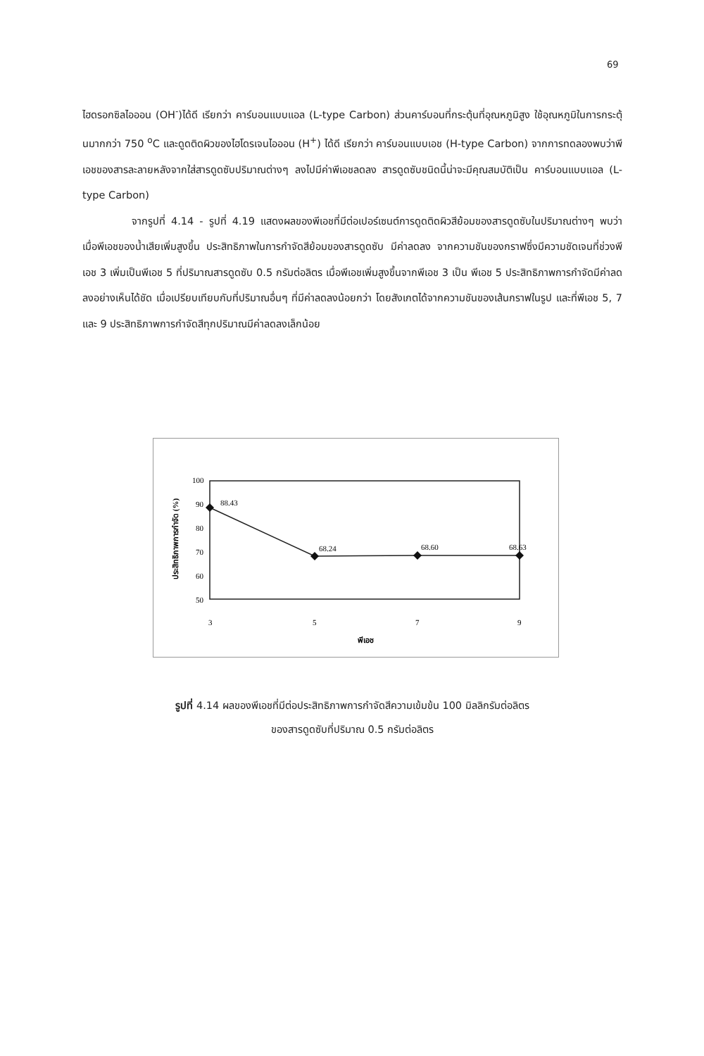69
ไฮดรอกซิลไอออน (OH<sup>-</sup>)ได้ดี เรียกว่า คาร์บอนแบบแอล (L-type Carbon) ส่วนคาร์บอนที่กระตุ้นที่อุณหภูมิสูง ใช้อุณหภูมิในการกระตุ้นมากกว่า 750 <sup>o</sup>C และดูดติดผิวของไฮโดรเจนไอออน (H<sup>+</sup>) ได้ดี เรียกว่า คาร์บอนแบบเอช (H-type Carbon) จากการทดลองพบว่าพีเอชของสารละลายหลังจากใส่สารดูดซับปริมาณต่างๆ ลงไปมีค่าพีเอชลดลง สารดูดซับชนิดนี้น่าจะมีคุณสมบัติเป็น คาร์บอนแบบแอล (L-type Carbon)
จากรูปที่ 4.14 - รูปที่ 4.19 แสดงผลของพีเอชที่มีต่อเปอร์เซนต์การดูดติดผิวสีย้อมของสารดูดซับในปริมาณต่างๆ พบว่าเมื่อพีเอชของน้ำเสียเพิ่มสูงขึ้น ประสิทธิภาพในการกำจัดสีย้อมของสารดูดซับ มีค่าลดลง จากความชันของกราฟซึ่งมีความชัดเจนที่ช่วงพีเอช 3 เพิ่มเป็นพีเอช 5 ที่ปริมาณสารดูดซับ 0.5 กรัมต่อลิตร เมื่อพีเอชเพิ่มสูงขึ้นจากพีเอช 3 เป็น พีเอช 5 ประสิทธิภาพการกำจัดมีค่าลดลงอย่างเห็นได้ชัด เมื่อเปรียบเทียบกับที่ปริมาณอื่นๆ ที่มีค่าลดลงน้อยกว่า โดยสังเกตได้จากความชันของเส้นกราฟในรูป และที่พีเอช 5, 7 และ 9 ประสิทธิภาพการกำจัดสีทุกปริมาณมีค่าลดลงเล็กน้อย
100
90
80
70
60
50
ประสิทธิภาพการกำจัด (%)
88.43
68.24
68.60
68.63
3
5
7
9
พีเอช
รูปที่ 4.14 ผลของพีเอชที่มีต่อประสิทธิภาพการกำจัดสีความเข้มข้น 100 มิลลิกรัมต่อลิตร
ของสารดูดซับที่ปริมาณ 0.5 กรัมต่อลิตร